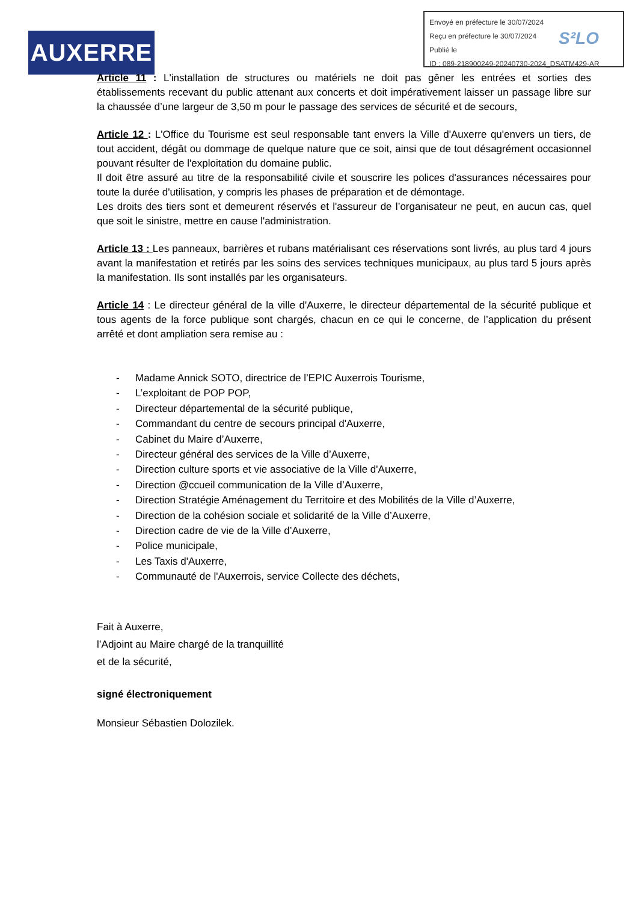AUXERRE
Envoyé en préfecture le 30/07/2024
Reçu en préfecture le 30/07/2024
Publié le
ID : 089-218900249-20240730-2024_DSATM429-AR
S²LO
Article 11 : L'installation de structures ou matériels ne doit pas gêner les entrées et sorties des établissements recevant du public attenant aux concerts et doit impérativement laisser un passage libre sur la chaussée d’une largeur de 3,50 m pour le passage des services de sécurité et de secours,
Article 12 : L'Office du Tourisme est seul responsable tant envers la Ville d'Auxerre qu'envers un tiers, de tout accident, dégât ou dommage de quelque nature que ce soit, ainsi que de tout désagrément occasionnel pouvant résulter de l'exploitation du domaine public.
Il doit être assuré au titre de la responsabilité civile et souscrire les polices d'assurances nécessaires pour toute la durée d'utilisation, y compris les phases de préparation et de démontage.
Les droits des tiers sont et demeurent réservés et l'assureur de l’organisateur ne peut, en aucun cas, quel que soit le sinistre, mettre en cause l'administration.
Article 13 : Les panneaux, barrières et rubans matérialisant ces réservations sont livrés, au plus tard 4 jours avant la manifestation et retirés par les soins des services techniques municipaux, au plus tard 5 jours après la manifestation. Ils sont installés par les organisateurs.
Article 14 : Le directeur général de la ville d'Auxerre, le directeur départemental de la sécurité publique et tous agents de la force publique sont chargés, chacun en ce qui le concerne, de l’application du présent arrêté et dont ampliation sera remise au :
- Madame Annick SOTO, directrice de l’EPIC Auxerrois Tourisme,
- L’exploitant de POP POP,
- Directeur départemental de la sécurité publique,
- Commandant du centre de secours principal d'Auxerre,
- Cabinet du Maire d’Auxerre,
- Directeur général des services de la Ville d’Auxerre,
- Direction culture sports et vie associative de la Ville d'Auxerre,
- Direction @ccueil communication de la Ville d’Auxerre,
- Direction Stratégie Aménagement du Territoire et des Mobilités de la Ville d’Auxerre,
- Direction de la cohésion sociale et solidarité de la Ville d’Auxerre,
- Direction cadre de vie de la Ville d’Auxerre,
- Police municipale,
- Les Taxis d'Auxerre,
- Communauté de l'Auxerrois, service Collecte des déchets,
Fait à Auxerre,
l’Adjoint au Maire chargé de la tranquillité
et de la sécurité,
signé électroniquement
Monsieur Sébastien Dolozilek.